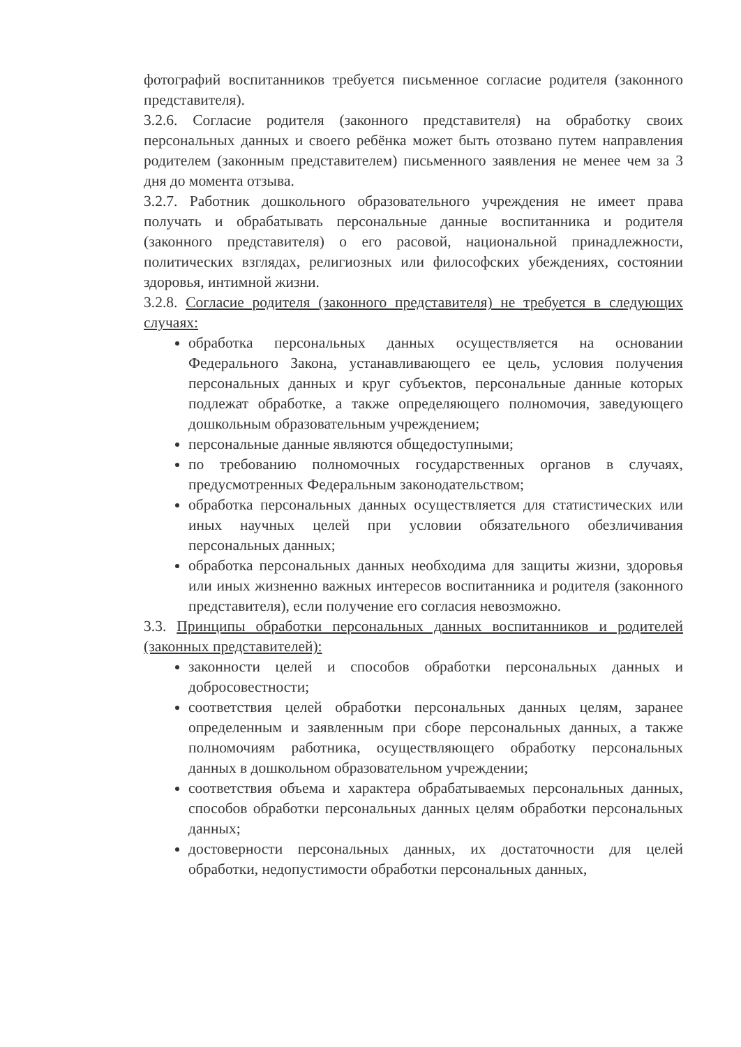фотографий воспитанников требуется письменное согласие родителя (законного представителя).
3.2.6. Согласие родителя (законного представителя) на обработку своих персональных данных и своего ребёнка может быть отозвано путем направления родителем (законным представителем) письменного заявления не менее чем за 3 дня до момента отзыва.
3.2.7. Работник дошкольного образовательного учреждения не имеет права получать и обрабатывать персональные данные воспитанника и родителя (законного представителя) о его расовой, национальной принадлежности, политических взглядах, религиозных или философских убеждениях, состоянии здоровья, интимной жизни.
3.2.8. Согласие родителя (законного представителя) не требуется в следующих случаях:
обработка персональных данных осуществляется на основании Федерального Закона, устанавливающего ее цель, условия получения персональных данных и круг субъектов, персональные данные которых подлежат обработке, а также определяющего полномочия, заведующего дошкольным образовательным учреждением;
персональные данные являются общедоступными;
по требованию полномочных государственных органов в случаях, предусмотренных Федеральным законодательством;
обработка персональных данных осуществляется для статистических или иных научных целей при условии обязательного обезличивания персональных данных;
обработка персональных данных необходима для защиты жизни, здоровья или иных жизненно важных интересов воспитанника и родителя (законного представителя), если получение его согласия невозможно.
3.3. Принципы обработки персональных данных воспитанников и родителей (законных представителей):
законности целей и способов обработки персональных данных и добросовестности;
соответствия целей обработки персональных данных целям, заранее определенным и заявленным при сборе персональных данных, а также полномочиям работника, осуществляющего обработку персональных данных в дошкольном образовательном учреждении;
соответствия объема и характера обрабатываемых персональных данных, способов обработки персональных данных целям обработки персональных данных;
достоверности персональных данных, их достаточности для целей обработки, недопустимости обработки персональных данных,